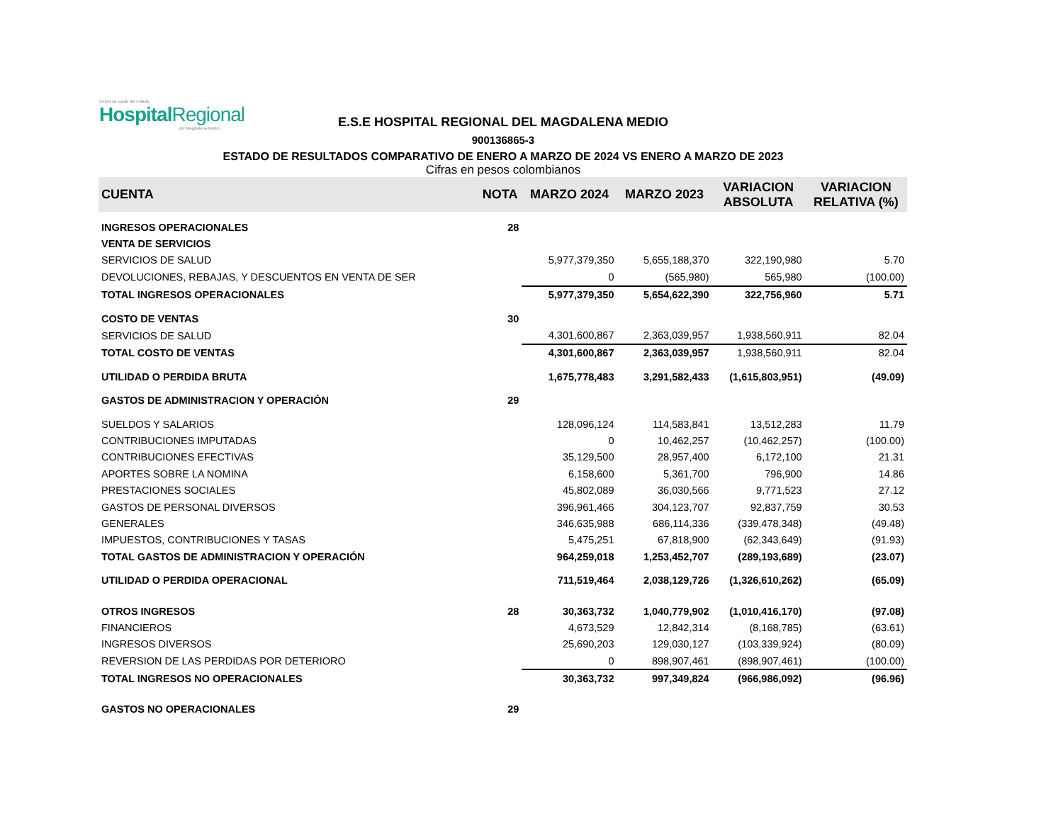Empresa social del estado
Hospital Regional
del Magdalena Medio
E.S.E HOSPITAL REGIONAL DEL MAGDALENA MEDIO
900136865-3
ESTADO DE RESULTADOS COMPARATIVO DE ENERO A MARZO DE 2024 VS ENERO A MARZO DE 2023
Cifras en pesos colombianos
| CUENTA | NOTA | MARZO 2024 | MARZO 2023 | VARIACION ABSOLUTA | VARIACION RELATIVA (%) |
| --- | --- | --- | --- | --- | --- |
| INGRESOS OPERACIONALES | 28 | | | | |
| VENTA DE SERVICIOS | | | | | |
| SERVICIOS DE SALUD | | 5,977,379,350 | 5,655,188,370 | 322,190,980 | 5.70 |
| DEVOLUCIONES, REBAJAS, Y DESCUENTOS EN VENTA DE SER | | 0 | (565,980) | 565,980 | (100.00) |
| TOTAL INGRESOS OPERACIONALES | | 5,977,379,350 | 5,654,622,390 | 322,756,960 | 5.71 |
| COSTO DE VENTAS | 30 | | | | |
| SERVICIOS DE SALUD | | 4,301,600,867 | 2,363,039,957 | 1,938,560,911 | 82.04 |
| TOTAL COSTO DE VENTAS | | 4,301,600,867 | 2,363,039,957 | 1,938,560,911 | 82.04 |
| UTILIDAD O PERDIDA BRUTA | | 1,675,778,483 | 3,291,582,433 | (1,615,803,951) | (49.09) |
| GASTOS DE ADMINISTRACION Y OPERACIÓN | 29 | | | | |
| SUELDOS Y SALARIOS | | 128,096,124 | 114,583,841 | 13,512,283 | 11.79 |
| CONTRIBUCIONES IMPUTADAS | | 0 | 10,462,257 | (10,462,257) | (100.00) |
| CONTRIBUCIONES EFECTIVAS | | 35,129,500 | 28,957,400 | 6,172,100 | 21.31 |
| APORTES SOBRE LA NOMINA | | 6,158,600 | 5,361,700 | 796,900 | 14.86 |
| PRESTACIONES SOCIALES | | 45,802,089 | 36,030,566 | 9,771,523 | 27.12 |
| GASTOS DE PERSONAL DIVERSOS | | 396,961,466 | 304,123,707 | 92,837,759 | 30.53 |
| GENERALES | | 346,635,988 | 686,114,336 | (339,478,348) | (49.48) |
| IMPUESTOS, CONTRIBUCIONES Y TASAS | | 5,475,251 | 67,818,900 | (62,343,649) | (91.93) |
| TOTAL GASTOS DE ADMINISTRACION Y OPERACIÓN | | 964,259,018 | 1,253,452,707 | (289,193,689) | (23.07) |
| UTILIDAD O PERDIDA OPERACIONAL | | 711,519,464 | 2,038,129,726 | (1,326,610,262) | (65.09) |
| OTROS INGRESOS | 28 | 30,363,732 | 1,040,779,902 | (1,010,416,170) | (97.08) |
| FINANCIEROS | | 4,673,529 | 12,842,314 | (8,168,785) | (63.61) |
| INGRESOS DIVERSOS | | 25,690,203 | 129,030,127 | (103,339,924) | (80.09) |
| REVERSION DE LAS PERDIDAS POR DETERIORO | | 0 | 898,907,461 | (898,907,461) | (100.00) |
| TOTAL INGRESOS NO OPERACIONALES | | 30,363,732 | 997,349,824 | (966,986,092) | (96.96) |
| GASTOS NO OPERACIONALES | 29 | | | | |